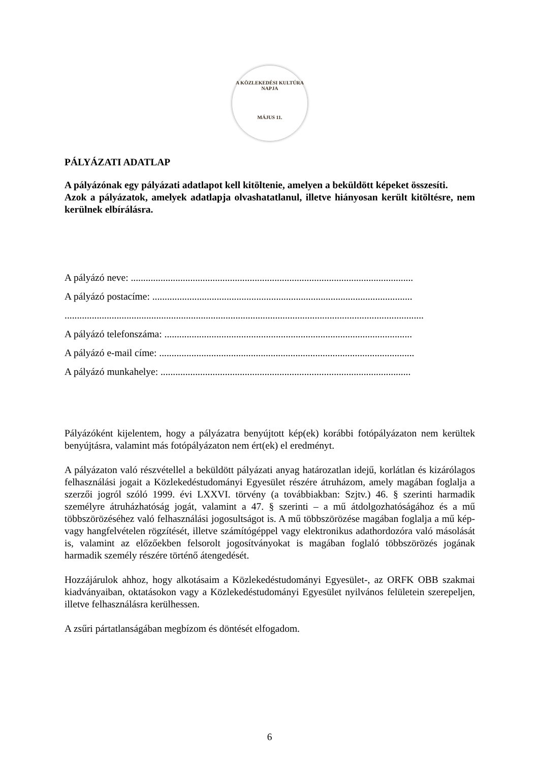A KÖZLEKEDÉSI KULTÚRA NAPJA
MÁJUS 11.
PÁLYÁZATI ADATLAP
A pályázónak egy pályázati adatlapot kell kitöltenie, amelyen a beküldött képeket összesíti.
Azok a pályázatok, amelyek adatlapja olvashatatlanul, illetve hiányosan került kitöltésre, nem kerülnek elbírálásra.
A pályázó neve: ..................................................................................................................
A pályázó postacíme: .........................................................................................................
.................................................................................................................................................
A pályázó telefonszáma: ....................................................................................................
A pályázó e-mail címe: .......................................................................................................
A pályázó munkahelye: .....................................................................................................
Pályázóként kijelentem, hogy a pályázatra benyújtott kép(ek) korábbi fotópályázaton nem kerültek benyújtásra, valamint más fotópályázaton nem ért(ek) el eredményt.
A pályázaton való részvétellel a beküldött pályázati anyag határozatlan idejű, korlátlan és kizárólagos felhasználási jogait a Közlekedéstudományi Egyesület részére átruházom, amely magában foglalja a szerzői jogról szóló 1999. évi LXXVI. törvény (a továbbiakban: Szjtv.) 46. § szerinti harmadik személyre átruházhatóság jogát, valamint a 47. § szerinti – a mű átdolgozhatóságához és a mű többszörözéséhez való felhasználási jogosultságot is. A mű többszörözése magában foglalja a mű kép- vagy hangfelvételen rögzítését, illetve számítógéppel vagy elektronikus adathordozóra való másolását is, valamint az előzőekben felsorolt jogosítványokat is magában foglaló többszörözés jogának harmadik személy részére történő átengedését.
Hozzájárulok ahhoz, hogy alkotásaim a Közlekedéstudományi Egyesület-, az ORFK OBB szakmai kiadványaiban, oktatásokon vagy a Közlekedéstudományi Egyesület nyilvános felületein szerepeljen, illetve felhasználásra kerülhessen.
A zsűri pártatlanságában megbízom és döntését elfogadom.
6